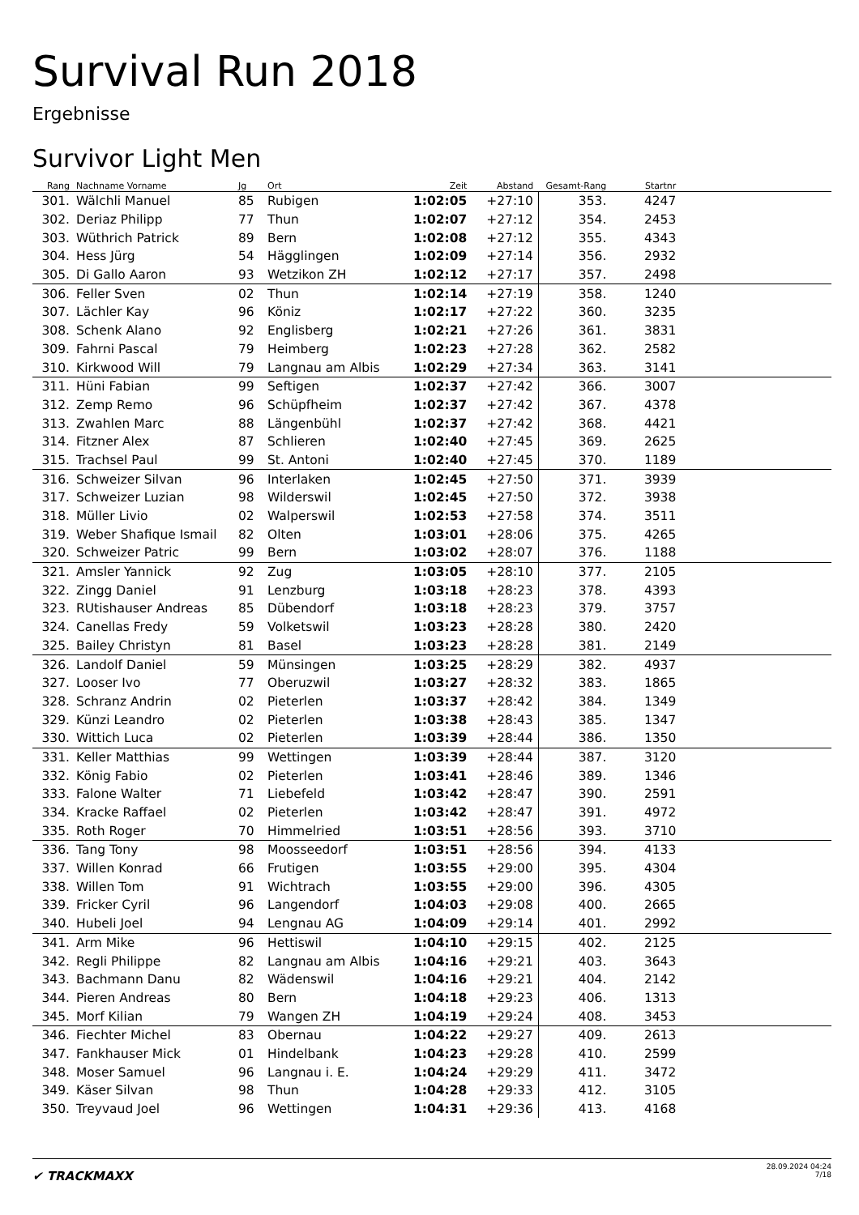Survival Run 2018
Ergebnisse
Survivor Light Men
| Rang | | Nachname Vorname | Jg | | Ort | Zeit | Abstand | Gesamt-Rang | Startnr | |
| --- | --- | --- | --- | --- | --- | --- | --- | --- | --- | --- |
| 301. | | Wälchli Manuel | 85 | | Rubigen | 1:02:05 | +27:10 | 353. | 4247 | |
| 302. | | Deriaz Philipp | 77 | | Thun | 1:02:07 | +27:12 | 354. | 2453 | |
| 303. | | Wüthrich Patrick | 89 | | Bern | 1:02:08 | +27:12 | 355. | 4343 | |
| 304. | | Hess Jürg | 54 | | Hägglingen | 1:02:09 | +27:14 | 356. | 2932 | |
| 305. | | Di Gallo Aaron | 93 | | Wetzikon ZH | 1:02:12 | +27:17 | 357. | 2498 | |
| 306. | | Feller Sven | 02 | | Thun | 1:02:14 | +27:19 | 358. | 1240 | |
| 307. | | Lächler Kay | 96 | | Köniz | 1:02:17 | +27:22 | 360. | 3235 | |
| 308. | | Schenk Alano | 92 | | Englisberg | 1:02:21 | +27:26 | 361. | 3831 | |
| 309. | | Fahrni Pascal | 79 | | Heimberg | 1:02:23 | +27:28 | 362. | 2582 | |
| 310. | | Kirkwood Will | 79 | | Langnau am Albis | 1:02:29 | +27:34 | 363. | 3141 | |
| 311. | | Hüni Fabian | 99 | | Seftigen | 1:02:37 | +27:42 | 366. | 3007 | |
| 312. | | Zemp Remo | 96 | | Schüpfheim | 1:02:37 | +27:42 | 367. | 4378 | |
| 313. | | Zwahlen Marc | 88 | | Längenbühl | 1:02:37 | +27:42 | 368. | 4421 | |
| 314. | | Fitzner Alex | 87 | | Schlieren | 1:02:40 | +27:45 | 369. | 2625 | |
| 315. | | Trachsel Paul | 99 | | St. Antoni | 1:02:40 | +27:45 | 370. | 1189 | |
| 316. | | Schweizer Silvan | 96 | | Interlaken | 1:02:45 | +27:50 | 371. | 3939 | |
| 317. | | Schweizer Luzian | 98 | | Wilderswil | 1:02:45 | +27:50 | 372. | 3938 | |
| 318. | | Müller Livio | 02 | | Walperswil | 1:02:53 | +27:58 | 374. | 3511 | |
| 319. | | Weber Shafique Ismail | 82 | | Olten | 1:03:01 | +28:06 | 375. | 4265 | |
| 320. | | Schweizer Patric | 99 | | Bern | 1:03:02 | +28:07 | 376. | 1188 | |
| 321. | | Amsler Yannick | 92 | | Zug | 1:03:05 | +28:10 | 377. | 2105 | |
| 322. | | Zingg Daniel | 91 | | Lenzburg | 1:03:18 | +28:23 | 378. | 4393 | |
| 323. | | RUtishauser Andreas | 85 | | Dübendorf | 1:03:18 | +28:23 | 379. | 3757 | |
| 324. | | Canellas Fredy | 59 | | Volketswil | 1:03:23 | +28:28 | 380. | 2420 | |
| 325. | | Bailey Christyn | 81 | | Basel | 1:03:23 | +28:28 | 381. | 2149 | |
| 326. | | Landolf Daniel | 59 | | Münsingen | 1:03:25 | +28:29 | 382. | 4937 | |
| 327. | | Looser Ivo | 77 | | Oberuzwil | 1:03:27 | +28:32 | 383. | 1865 | |
| 328. | | Schranz Andrin | 02 | | Pieterlen | 1:03:37 | +28:42 | 384. | 1349 | |
| 329. | | Künzi Leandro | 02 | | Pieterlen | 1:03:38 | +28:43 | 385. | 1347 | |
| 330. | | Wittich Luca | 02 | | Pieterlen | 1:03:39 | +28:44 | 386. | 1350 | |
| 331. | | Keller Matthias | 99 | | Wettingen | 1:03:39 | +28:44 | 387. | 3120 | |
| 332. | | König Fabio | 02 | | Pieterlen | 1:03:41 | +28:46 | 389. | 1346 | |
| 333. | | Falone Walter | 71 | | Liebefeld | 1:03:42 | +28:47 | 390. | 2591 | |
| 334. | | Kracke Raffael | 02 | | Pieterlen | 1:03:42 | +28:47 | 391. | 4972 | |
| 335. | | Roth Roger | 70 | | Himmelried | 1:03:51 | +28:56 | 393. | 3710 | |
| 336. | | Tang Tony | 98 | | Moosseedorf | 1:03:51 | +28:56 | 394. | 4133 | |
| 337. | | Willen Konrad | 66 | | Frutigen | 1:03:55 | +29:00 | 395. | 4304 | |
| 338. | | Willen Tom | 91 | | Wichtrach | 1:03:55 | +29:00 | 396. | 4305 | |
| 339. | | Fricker Cyril | 96 | | Langendorf | 1:04:03 | +29:08 | 400. | 2665 | |
| 340. | | Hubeli Joel | 94 | | Lengnau AG | 1:04:09 | +29:14 | 401. | 2992 | |
| 341. | | Arm Mike | 96 | | Hettiswil | 1:04:10 | +29:15 | 402. | 2125 | |
| 342. | | Regli Philippe | 82 | | Langnau am Albis | 1:04:16 | +29:21 | 403. | 3643 | |
| 343. | | Bachmann Danu | 82 | | Wädenswil | 1:04:16 | +29:21 | 404. | 2142 | |
| 344. | | Pieren Andreas | 80 | | Bern | 1:04:18 | +29:23 | 406. | 1313 | |
| 345. | | Morf Kilian | 79 | | Wangen ZH | 1:04:19 | +29:24 | 408. | 3453 | |
| 346. | | Fiechter Michel | 83 | | Obernau | 1:04:22 | +29:27 | 409. | 2613 | |
| 347. | | Fankhauser Mick | 01 | | Hindelbank | 1:04:23 | +29:28 | 410. | 2599 | |
| 348. | | Moser Samuel | 96 | | Langnau i. E. | 1:04:24 | +29:29 | 411. | 3472 | |
| 349. | | Käser Silvan | 98 | | Thun | 1:04:28 | +29:33 | 412. | 3105 | |
| 350. | | Treyvaud Joel | 96 | | Wettingen | 1:04:31 | +29:36 | 413. | 4168 | |
✔ TRACKMAXX
28.09.2024 04:24
7/18